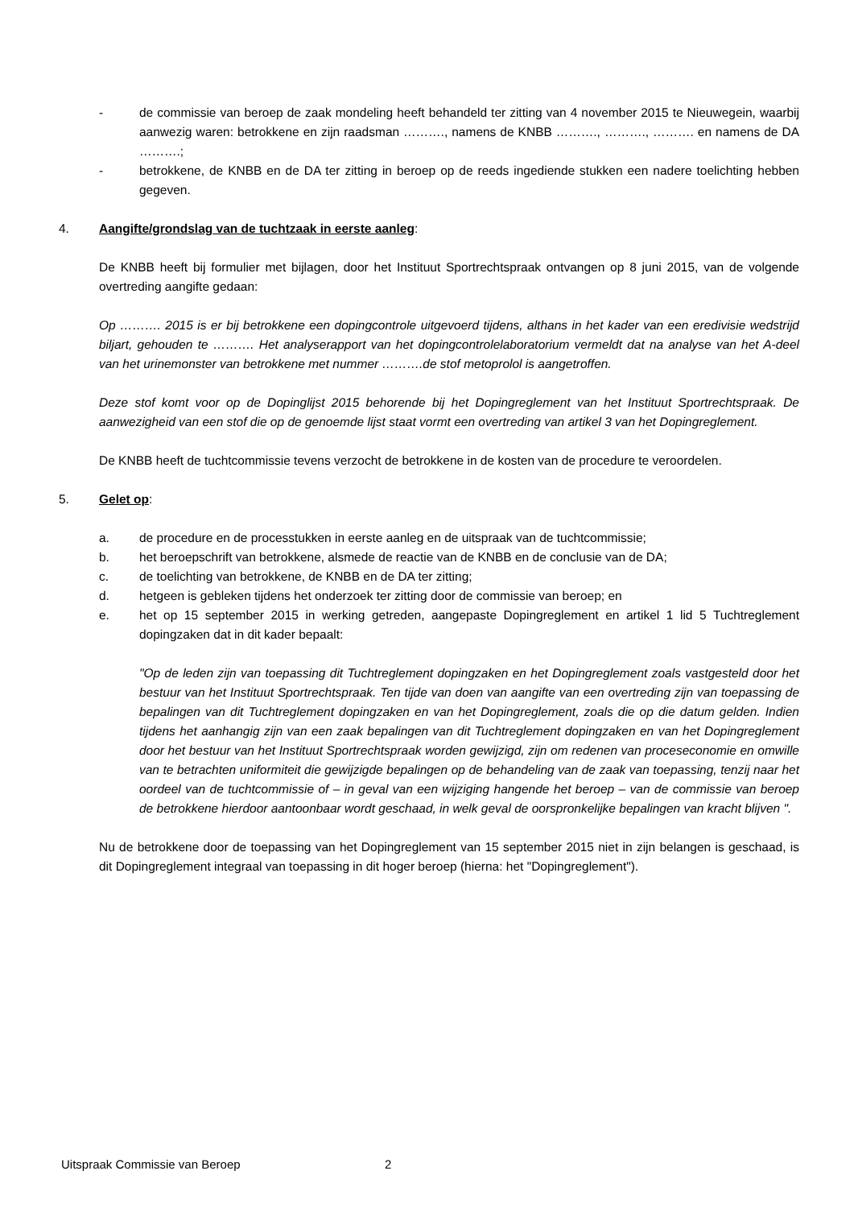- de commissie van beroep de zaak mondeling heeft behandeld ter zitting van 4 november 2015 te Nieuwegein, waarbij aanwezig waren: betrokkene en zijn raadsman ………., namens de KNBB ………., ………., ………. en namens de DA ……….;
- betrokkene, de KNBB en de DA ter zitting in beroep op de reeds ingediende stukken een nadere toelichting hebben gegeven.
4. Aangifte/grondslag van de tuchtzaak in eerste aanleg:
De KNBB heeft bij formulier met bijlagen, door het Instituut Sportrechtspraak ontvangen op 8 juni 2015, van de volgende overtreding aangifte gedaan:
Op ………. 2015 is er bij betrokkene een dopingcontrole uitgevoerd tijdens, althans in het kader van een eredivisie wedstrijd biljart, gehouden te ………. Het analyserapport van het dopingcontrolelaboratorium vermeldt dat na analyse van het A-deel van het urinemonster van betrokkene met nummer ……….de stof metoprolol is aangetroffen.
Deze stof komt voor op de Dopinglijst 2015 behorende bij het Dopingreglement van het Instituut Sportrechtspraak. De aanwezigheid van een stof die op de genoemde lijst staat vormt een overtreding van artikel 3 van het Dopingreglement.
De KNBB heeft de tuchtcommissie tevens verzocht de betrokkene in de kosten van de procedure te veroordelen.
5. Gelet op:
a. de procedure en de processtukken in eerste aanleg en de uitspraak van de tuchtcommissie;
b. het beroepschrift van betrokkene, alsmede de reactie van de KNBB en de conclusie van de DA;
c. de toelichting van betrokkene, de KNBB en de DA ter zitting;
d. hetgeen is gebleken tijdens het onderzoek ter zitting door de commissie van beroep; en
e. het op 15 september 2015 in werking getreden, aangepaste Dopingreglement en artikel 1 lid 5 Tuchtreglement dopingzaken dat in dit kader bepaalt:
"Op de leden zijn van toepassing dit Tuchtreglement dopingzaken en het Dopingreglement zoals vastgesteld door het bestuur van het Instituut Sportrechtspraak. Ten tijde van doen van aangifte van een overtreding zijn van toepassing de bepalingen van dit Tuchtreglement dopingzaken en van het Dopingreglement, zoals die op die datum gelden. Indien tijdens het aanhangig zijn van een zaak bepalingen van dit Tuchtreglement dopingzaken en van het Dopingreglement door het bestuur van het Instituut Sportrechtspraak worden gewijzigd, zijn om redenen van proceseconomie en omwille van te betrachten uniformiteit die gewijzigde bepalingen op de behandeling van de zaak van toepassing, tenzij naar het oordeel van de tuchtcommissie of – in geval van een wijziging hangende het beroep – van de commissie van beroep de betrokkene hierdoor aantoonbaar wordt geschaad, in welk geval de oorspronkelijke bepalingen van kracht blijven ".
Nu de betrokkene door de toepassing van het Dopingreglement van 15 september 2015 niet in zijn belangen is geschaad, is dit Dopingreglement integraal van toepassing in dit hoger beroep (hierna: het "Dopingreglement").
Uitspraak Commissie van Beroep 2